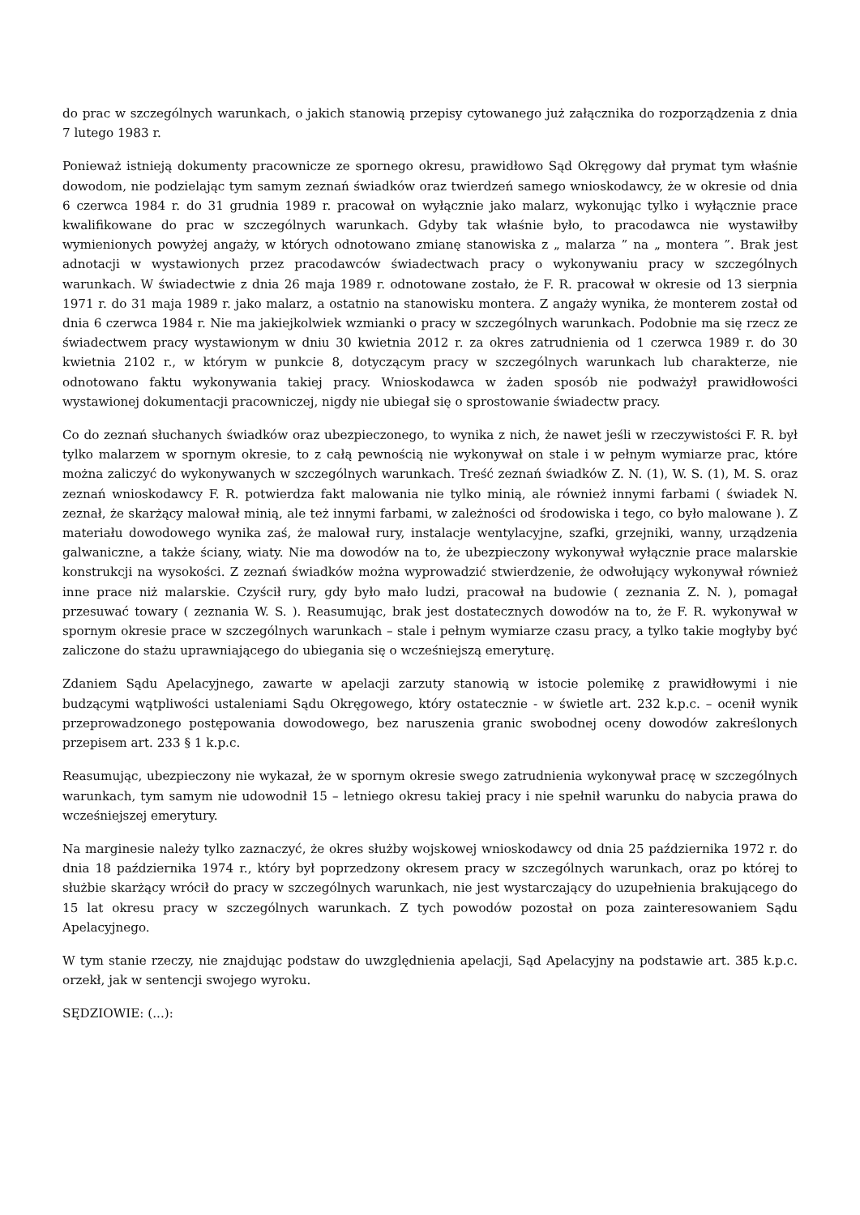do prac w szczególnych warunkach, o jakich stanowią przepisy cytowanego już załącznika do rozporządzenia z dnia 7 lutego 1983 r.
Ponieważ istnieją dokumenty pracownicze ze spornego okresu, prawidłowo Sąd Okręgowy dał prymat tym właśnie dowodom, nie podzielając tym samym zeznań świadków oraz twierdzeń samego wnioskodawcy, że w okresie od dnia 6 czerwca 1984 r. do 31 grudnia 1989 r. pracował on wyłącznie jako malarz, wykonując tylko i wyłącznie prace kwalifikowane do prac w szczególnych warunkach. Gdyby tak właśnie było, to pracodawca nie wystawiłby wymienionych powyżej angaży, w których odnotowano zmianę stanowiska z „ malarza ” na „ montera ”. Brak jest adnotacji w wystawionych przez pracodawców świadectwach pracy o wykonywaniu pracy w szczególnych warunkach. W świadectwie z dnia 26 maja 1989 r. odnotowane zostało, że F. R. pracował w okresie od 13 sierpnia 1971 r. do 31 maja 1989 r. jako malarz, a ostatnio na stanowisku montera. Z angaży wynika, że monterem został od dnia 6 czerwca 1984 r. Nie ma jakiejkolwiek wzmianki o pracy w szczególnych warunkach. Podobnie ma się rzecz ze świadectwem pracy wystawionym w dniu 30 kwietnia 2012 r. za okres zatrudnienia od 1 czerwca 1989 r. do 30 kwietnia 2102 r., w którym w punkcie 8, dotyczącym pracy w szczególnych warunkach lub charakterze, nie odnotowano faktu wykonywania takiej pracy. Wnioskodawca w żaden sposób nie podważył prawidłowości wystawionej dokumentacji pracowniczej, nigdy nie ubiegał się o sprostowanie świadectw pracy.
Co do zeznań słuchanych świadków oraz ubezpieczonego, to wynika z nich, że nawet jeśli w rzeczywistości F. R. był tylko malarzem w spornym okresie, to z całą pewnością nie wykonywał on stale i w pełnym wymiarze prac, które można zaliczyć do wykonywanych w szczególnych warunkach. Treść zeznań świadków Z. N. (1), W. S. (1), M. S. oraz zeznań wnioskodawcy F. R. potwierdza fakt malowania nie tylko minią, ale również innymi farbami ( świadek N. zeznał, że skarżący malował minią, ale też innymi farbami, w zależności od środowiska i tego, co było malowane ). Z materiału dowodowego wynika zaś, że malował rury, instalacje wentylacyjne, szafki, grzejniki, wanny, urządzenia galwaniczne, a także ściany, wiaty. Nie ma dowodów na to, że ubezpieczony wykonywał wyłącznie prace malarskie konstrukcji na wysokości. Z zeznań świadków można wyprowadzić stwierdzenie, że odwołujący wykonywał również inne prace niż malarskie. Czyścił rury, gdy było mało ludzi, pracował na budowie ( zeznania Z. N. ), pomagał przesuwać towary ( zeznania W. S. ). Reasumując, brak jest dostatecznych dowodów na to, że F. R. wykonywał w spornym okresie prace w szczególnych warunkach – stale i pełnym wymiarze czasu pracy, a tylko takie mogłyby być zaliczone do stażu uprawniającego do ubiegania się o wcześniejszą emeryturę.
Zdaniem Sądu Apelacyjnego, zawarte w apelacji zarzuty stanowią w istocie polemikę z prawidłowymi i nie budzącymi wątpliwości ustaleniami Sądu Okręgowego, który ostatecznie - w świetle art. 232 k.p.c. – ocenił wynik przeprowadzonego postępowania dowodowego, bez naruszenia granic swobodnej oceny dowodów zakreślonych przepisem art. 233 § 1 k.p.c.
Reasumując, ubezpieczony nie wykazał, że w spornym okresie swego zatrudnienia wykonywał pracę w szczególnych warunkach, tym samym nie udowodnił 15 – letniego okresu takiej pracy i nie spełnił warunku do nabycia prawa do wcześniejszej emerytury.
Na marginesie należy tylko zaznaczyć, że okres służby wojskowej wnioskodawcy od dnia 25 października 1972 r. do dnia 18 października 1974 r., który był poprzedzony okresem pracy w szczególnych warunkach, oraz po której to służbie skarżący wrócił do pracy w szczególnych warunkach, nie jest wystarczający do uzupełnienia brakującego do 15 lat okresu pracy w szczególnych warunkach. Z tych powodów pozostał on poza zainteresowaniem Sądu Apelacyjnego.
W tym stanie rzeczy, nie znajdując podstaw do uwzględnienia apelacji, Sąd Apelacyjny na podstawie art. 385 k.p.c. orzekł, jak w sentencji swojego wyroku.
SĘDZIOWIE: (...):